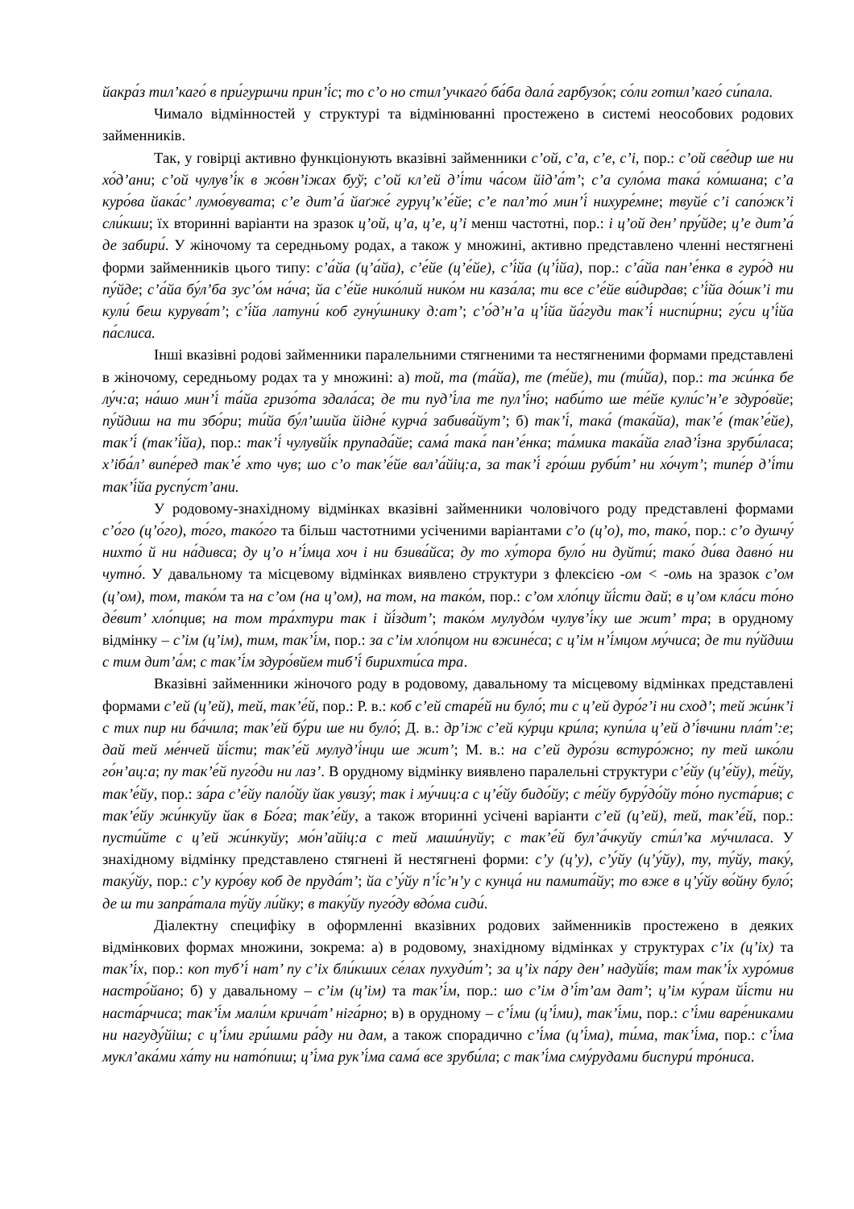йакра́з тил’каго́ в при́гуршчи прин’і́с; то с’о но стил’учкаго́ ба́ба дала́ гарбузо́к; со́ли готил’каго́ си́пала.
Чимало відмінностей у структурі та відмінюванні простежено в системі неособових родових займенників.
Так, у говірці активно функціонують вказівні займенники с’ой, с’а, с’е, с’і, пор.: с’ой све́дир ше ни хо́д’ани; с’ой чулув’і́к в жо́вн’іжах буў; с’ой кл’ей д’і́ти ча́сом йід’а́т’; с’а суло́ма така́ ко́мшана; с’а куро́ва йака́с’ лумо́вувата; с’е дит’а́ йаґже́ гуруц’к’е́йе; с’е пал’то́ мин’і́ нихуре́мне; твуйе́ с’і сапо́жк’і сли́кши; їх вторинні варіанти на зразок ц’ой, ц’а, ц’е, ц’і менш частотні, пор.: і ц’ой ден’ пру́йде; ц’е дит’а́ де забири́. У жіночому та середньому родах, а також у множині, активно представлено членні нестягнені форми займенників цього типу: с’а́йа (ц’а́йа), с’е́йе (ц’е́йе), с’і́йа (ц’і́йа), пор.: с’а́йа пан’е́нка в гуро́д ни пу́йде; с’а́йа бу́л’ба зус’о́м на́ча; йа с’е́йе нико́лий нико́м ни каза́ла; ти все с’е́йе ви́дирдав; с’і́йа до́шк’і ти кули́ беш курува́т’; с’і́йа латуни́ коб гуну́шнику д:ат’; с’о́д’н’а ц’і́йа йа́гуди так’і́ ниспи́рни; гу́си ц’і́йа па́слиса.
Інші вказівні родові займенники паралельними стягненими та нестягненими формами представлені в жіночому, середньому родах та у множині: а) той, та (та́йа), те (те́йе), ти (ти́йа), пор.: та жи́нка бе лу́ч:а; на́шо мин’і́ та́йа гризо́та здала́са; де ти пуд’і́ла те пул’і́но; наби́то ше те́йе кули́с’н’е здуро́вйе; пу́йдиш на ти збо́ри; ти́йа бу́л’шийа йідне́ курча́ забива́йут’; б) так’і́, така́ (така́йа), так’е́ (так’е́йе), так’і́ (так’і́йа), пор.: так’і́ чулувйі́к прупада́йе; сама́ така́ пан’е́нка; та́мика така́йа глад’і́зна зруби́ласа; х’іба́л’ випе́ред так’е́ хто чув; шо с’о так’е́йе вал’а́йіц:а, за так’і́ гро́ши руби́т’ ни хо́чут’; типе́р д’і́ти так’і́йа руспу́ст’ани.
У родовому-знахідному відмінках вказівні займенники чоловічого роду представлені формами с’о́го (ц’о́го), то́го, тако́го та більш частотними усіченими варіантами с’о (ц’о), то, тако́, пор.: с’о душчу́ нихто́ й ни на́дивса; ду ц’о н’і́мца хоч і ни бзива́йса; ду то ху́тора було́ ни дуйти́; тако́ ди́ва давно́ ни чутно́. У давальному та місцевому відмінках виявлено структури з флексією -ом < -омь на зразок с’ом (ц’ом), том, тако́м та на с’ом (на ц’ом), на том, на тако́м, пор.: с’ом хло́пцу йі́сти дай; в ц’ом кла́си то́но де́вит’ хло́пцив; на том тра́хтури так і йі́здит’; тако́м мулудо́м чулув’і́ку ше жит’ тра; в орудному відмінку – с’ім (ц’ім), тим, так’і́м, пор.: за с’ім хло́пцом ни вжине́са; с ц’ім н’і́мцом му́чиса; де ти пу́йдиш с тим дит’а́м; с так’і́м здуро́вйем тиб’і́ бирихти́са тра.
Вказівні займенники жіночого роду в родовому, давальному та місцевому відмінках представлені формами с’ей (ц’ей), тей, так’е́й, пор.: Р. в.: коб с’ей старе́й ни було́; ти с ц’ей дуро́г’і ни сход’; тей жи́нк’і с тих пир ни ба́чила; так’е́й бу́ри ше ни було́; Д. в.: др’іж с’ей ку́рци кри́ла; купи́ла ц’ей д’і́вчини пла́т’:е; дай тей ме́нчей йі́сти; так’е́й мулуд’і́нци ше жит’; М. в.: на с’ей дуро́зи встуро́жно; пу тей шко́ли го́н’ац:а; пу так’е́й пуго́ди ни лаз’. В орудному відмінку виявлено паралельні структури с’е́йу (ц’е́йу), те́йу, так’е́йу, пор.: за́ра с’е́йу пало́йу йак увизу́; так і му́чиц:а с ц’е́йу бидо́йу; с те́йу буру́до́йу то́но пуста́рив; с так’е́йу жи́нкуйу йак в Бо́га; так’е́йу, а також вторинні усічені варіанти с’ей (ц’ей), тей, так’е́й, пор.: пусти́йте с ц’ей жи́нкуйу; мо́н’айіц:а с тей маши́нуйу; с так’е́й бул’а́чкуйу сти́л’ка му́чиласа. У знахідному відмінку представлено стягнені й нестягнені форми: с’у (ц’у), с’у́йу (ц’у́йу), ту, ту́йу, таку́, таку́йу, пор.: с’у куро́ву коб де пруда́т’; йа с’у́йу п’і́с’н’у с кунца́ ни памита́йу; то вже в ц’у́йу во́йну було́; де ш ти запра́тала ту́йу ли́йку; в таку́йу пуго́ду вдо́ма сиди́.
Діалектну специфіку в оформленні вказівних родових займенників простежено в деяких відмінкових формах множини, зокрема: а) в родовому, знахідному відмінках у структурах с’іх (ц’іх) та так’і́х, пор.: коп туб’і́ нат’ пу с’іх бли́кших се́лах пухуди́т’; за ц’іх па́ру ден’ надуйі́в; там так’і́х хуро́мив настро́йано; б) у давальному – с’ім (ц’ім) та так’і́м, пор.: шо с’ім д’і́т’ам дат’; ц’ім ку́рам йі́сти ни наста́рчиса; так’і́м мали́м крича́т’ ніга́рно; в) в орудному – с’і́ми (ц’і́ми), так’і́ми, пор.: с’і́ми варе́никами ни нагуду́йіш; с ц’і́ми гри́шми ра́ду ни дам, а також спорадично с’і́ма (ц’і́ма), ти́ма, так’і́ма, пор.: с’і́ма мукл’ака́ми ха́ту ни нато́пиш; ц’і́ма рук’і́ма сама́ все зруби́ла; с так’і́ма сму́рудами биспури́ тро́ниса.